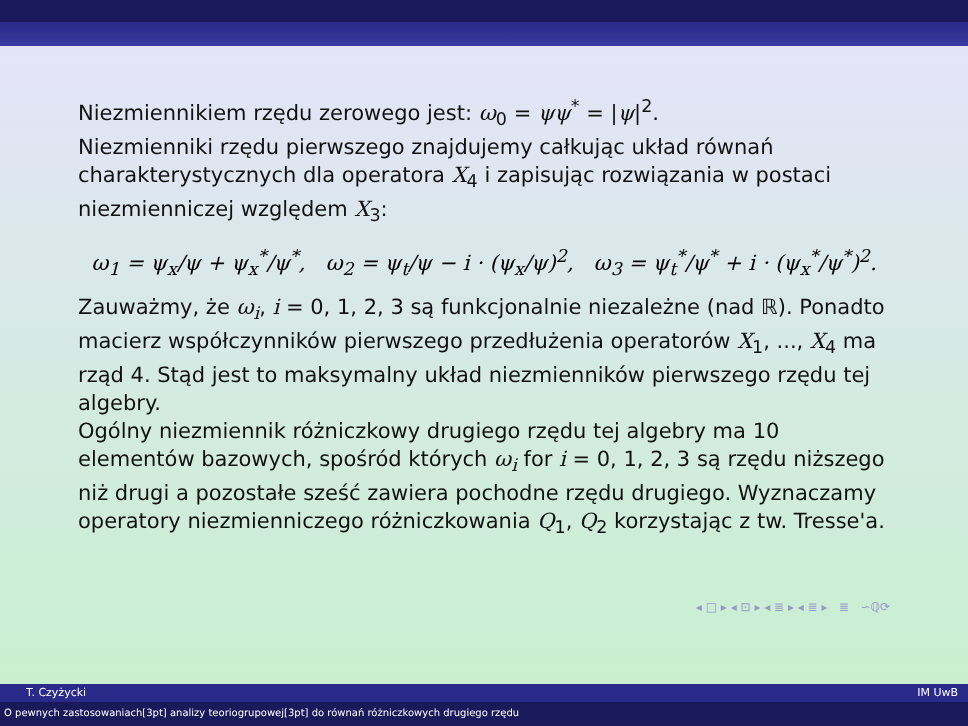Niezmiennikiem rzędu zerowego jest: ω<sub>0</sub> = ψψ<sup>*</sup> = |ψ|<sup>2</sup>.
Niezmienniki rzędu pierwszego znajdujemy całkując układ równań charakterystycznych dla operatora X<sub>4</sub> i zapisując rozwiązania w postaci niezmienniczej względem X<sub>3</sub>:
ω<sub>1</sub> = ψ<sub>x</sub>/ψ + ψ<sub>x</sub><sup>*</sup>/ψ<sup>*</sup>, ω<sub>2</sub> = ψ<sub>t</sub>/ψ − i · (ψ<sub>x</sub>/ψ)<sup>2</sup>, ω<sub>3</sub> = ψ<sub>t</sub><sup>*</sup>/ψ<sup>*</sup> + i · (ψ<sub>x</sub><sup>*</sup>/ψ<sup>*</sup>)<sup>2</sup>.
Zauważmy, że ω<sub>i</sub>, i = 0, 1, 2, 3 są funkcjonalnie niezależne (nad ℝ). Ponadto macierz współczynników pierwszego przedłużenia operatorów X<sub>1</sub>, ..., X<sub>4</sub> ma rząd 4. Stąd jest to maksymalny układ niezmienników pierwszego rzędu tej algebry.
Ogólny niezmiennik różniczkowy drugiego rzędu tej algebry ma 10 elementów bazowych, spośród których ω<sub>i</sub> for i = 0, 1, 2, 3 są rzędu niższego niż drugi a pozostałe sześć zawiera pochodne rzędu drugiego. Wyznaczamy operatory niezmienniczego różniczkowania Q<sub>1</sub>, Q<sub>2</sub> korzystając z tw. Tresse'a.
◂ □ ▸ ◂ ⊡ ▸ ◂ ≣ ▸ ◂ ≣ ▸ ≣ ∽ℚ⟳
T. Czyżycki IM UwB
O pewnych zastosowaniach[3pt] analizy teoriogrupowej[3pt] do równań różniczkowych drugiego rzędu